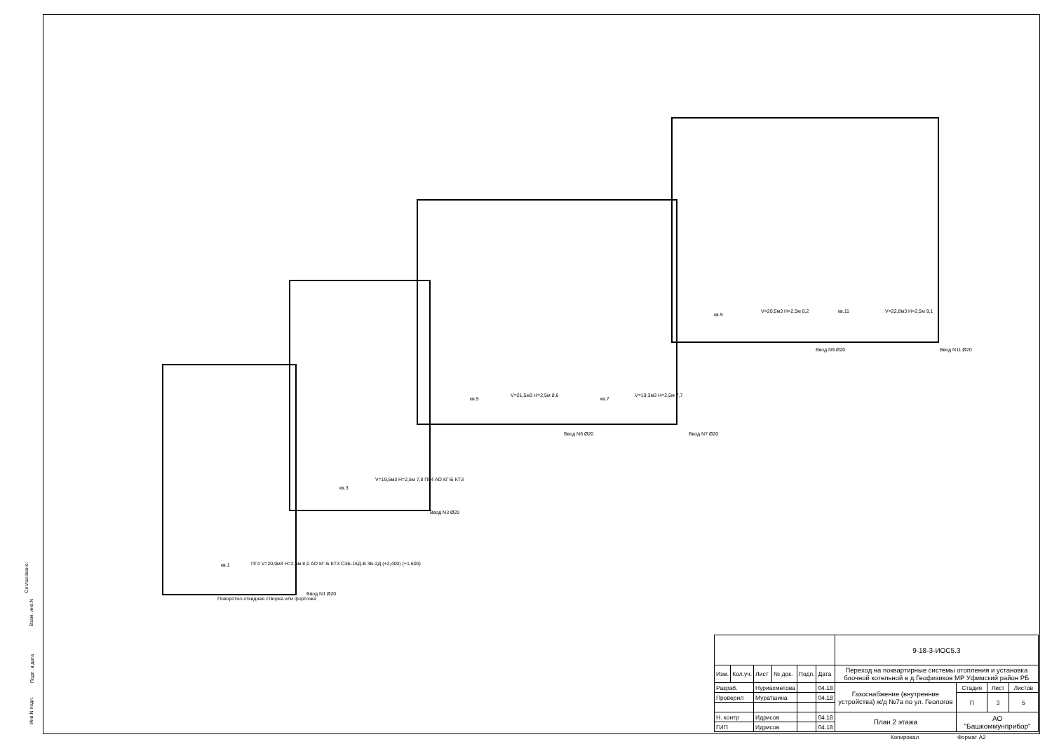кв.1
кв.3
кв.5 кв.7
кв.9
кв.11
ПГ4 V=20,0м3 Н=2,5м 8,0 АО КГ-Б КТЗ СЗБ-1КД-В 3Б-2Д (+2,400) (+1,600)
Поворотно-откидная створка или форточка
Ввод N1 Ø20
V=19,5м3 Н=2,5м 7,8 ПГ4 АО КГ-Б КТЗ
Ввод N3 Ø20
V=21,5м3 Н=2,5м 8,6
Ввод N6 Ø20
V=19,3м3 Н=2,5м 7,7
Ввод N7 Ø20
V=20,5м3 Н=2,5м 8,2
Ввод N9 Ø20
V=22,8м3 Н=2,5м 9,1
Ввод N11 Ø20
Согласовано:
Взам. инв.N
Подп. и дата
Инв.N подл.
| | | | | | | 9-18-3-ИОС5.3 | | | |
| Изм. | Кол.уч. | Лист | № док. | Подп. | Дата | Переход на поквартирные системы отопления и установка блочной котельной в д.Геофизиков МР Уфимский район РБ | | | |
| Разраб. | | Нуриахметова | | | 04.18 | Газоснабжение (внутренние устройства) ж/д №7а по ул. Геологов | Стадия | Лист | Листов |
| Проверил | | Муратшина | | | 04.18 | | П | 3 | 5 |
| Н. контр | | Идрисов | | | 04.18 | План 2 этажа | АО "Башкоммунприбор" | | |
| ГИП | | Идрисов | | | 04.18 | | | | |
Копировал Формат А2